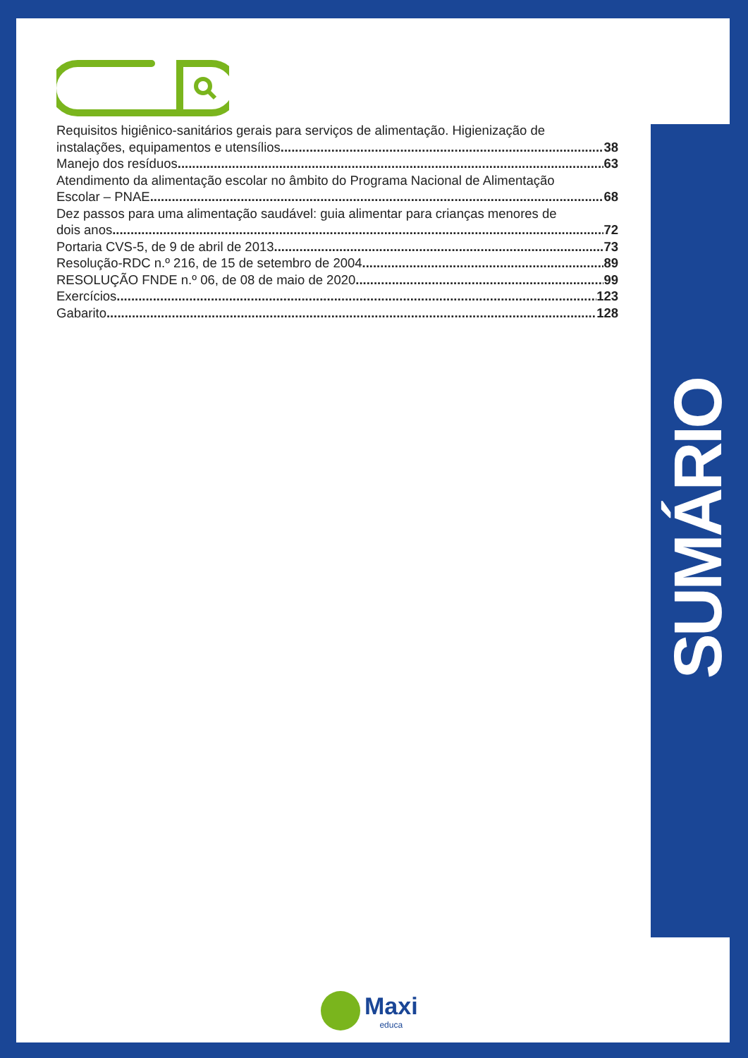Requisitos higiênico-sanitários gerais para serviços de alimentação. Higienização de
instalações, equipamentos e utensílios 38
Manejo dos resíduos 63
Atendimento da alimentação escolar no âmbito do Programa Nacional de Alimentação
Escolar – PNAE 68
Dez passos para uma alimentação saudável: guia alimentar para crianças menores de
dois anos 72
Portaria CVS-5, de 9 de abril de 2013 73
Resolução-RDC n.º 216, de 15 de setembro de 2004 89
RESOLUÇÃO FNDE n.º 06, de 08 de maio de 2020 99
Exercícios 123
Gabarito 128
SUMÁRIO
Maxi
educa